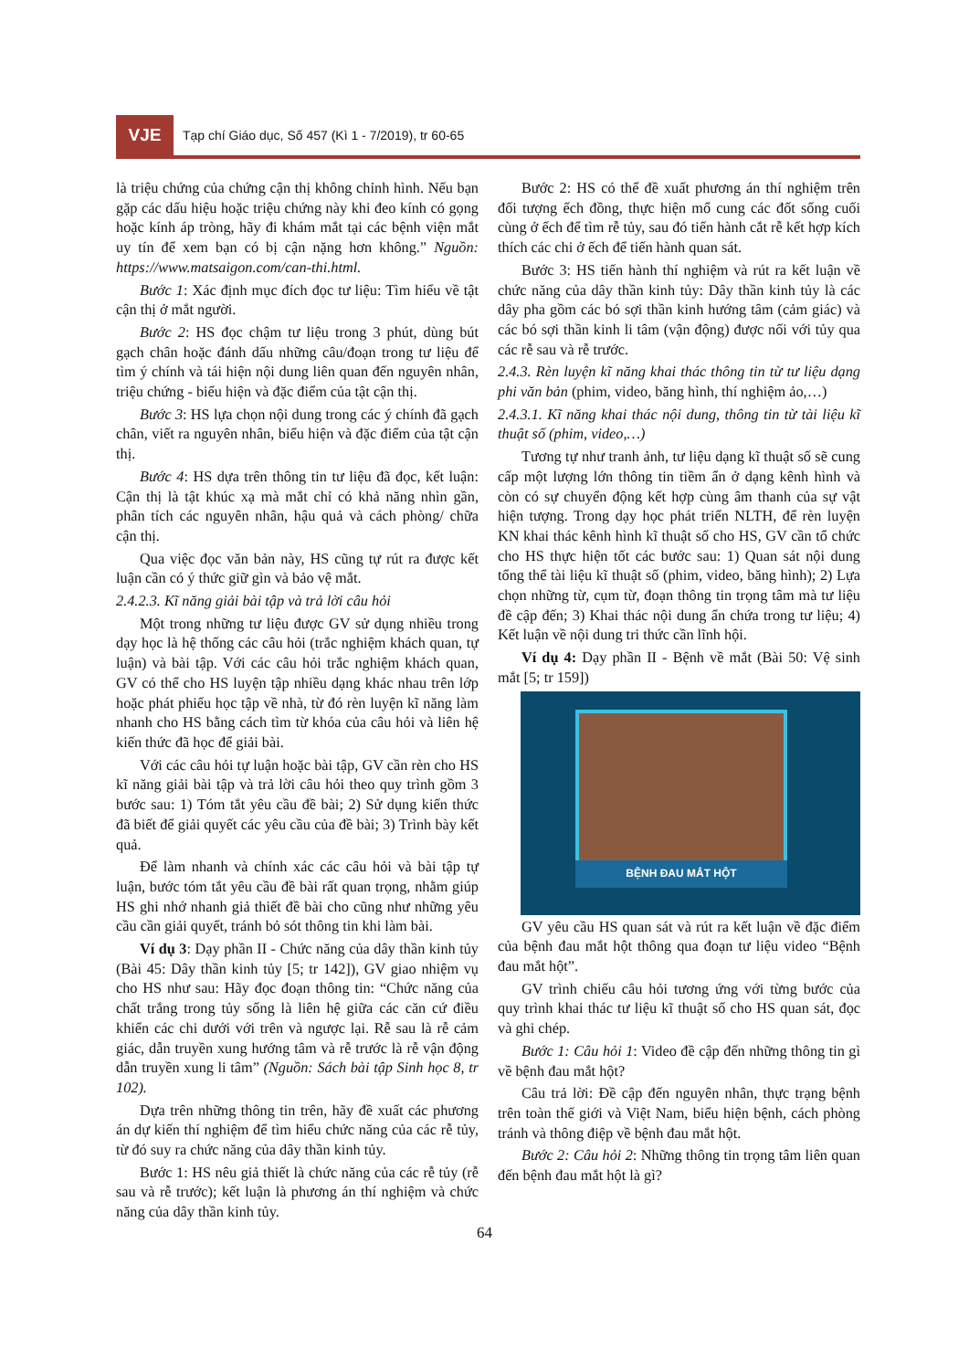VJE
Tạp chí Giáo dục, Số 457 (Kì 1 - 7/2019), tr 60-65
là triệu chứng của chứng cận thị không chỉnh hình. Nếu bạn gặp các dấu hiệu hoặc triệu chứng này khi đeo kính có gọng hoặc kính áp tròng, hãy đi khám mắt tại các bệnh viện mắt uy tín để xem bạn có bị cận nặng hơn không.” Nguồn: https://www.matsaigon.com/can-thi.html.
Bước 1: Xác định mục đích đọc tư liệu: Tìm hiểu về tật cận thị ở mắt người.
Bước 2: HS đọc chậm tư liệu trong 3 phút, dùng bút gạch chân hoặc đánh dấu những câu/đoạn trong tư liệu để tìm ý chính và tái hiện nội dung liên quan đến nguyên nhân, triệu chứng - biểu hiện và đặc điểm của tật cận thị.
Bước 3: HS lựa chọn nội dung trong các ý chính đã gạch chân, viết ra nguyên nhân, biểu hiện và đặc điểm của tật cận thị.
Bước 4: HS dựa trên thông tin tư liệu đã đọc, kết luận: Cận thị là tật khúc xạ mà mắt chỉ có khả năng nhìn gần, phân tích các nguyên nhân, hậu quả và cách phòng/ chữa cận thị.
Qua việc đọc văn bản này, HS cũng tự rút ra được kết luận cần có ý thức giữ gìn và bảo vệ mắt.
2.4.2.3. Kĩ năng giải bài tập và trả lời câu hỏi
Một trong những tư liệu được GV sử dụng nhiều trong dạy học là hệ thống các câu hỏi (trắc nghiệm khách quan, tự luận) và bài tập. Với các câu hỏi trắc nghiệm khách quan, GV có thể cho HS luyện tập nhiều dạng khác nhau trên lớp hoặc phát phiếu học tập về nhà, từ đó rèn luyện kĩ năng làm nhanh cho HS bằng cách tìm từ khóa của câu hỏi và liên hệ kiến thức đã học để giải bài.
Với các câu hỏi tự luận hoặc bài tập, GV cần rèn cho HS kĩ năng giải bài tập và trả lời câu hỏi theo quy trình gồm 3 bước sau: 1) Tóm tắt yêu cầu đề bài; 2) Sử dụng kiến thức đã biết để giải quyết các yêu cầu của đề bài; 3) Trình bày kết quả.
Để làm nhanh và chính xác các câu hỏi và bài tập tự luận, bước tóm tắt yêu cầu đề bài rất quan trọng, nhằm giúp HS ghi nhớ nhanh giả thiết đề bài cho cũng như những yêu cầu cần giải quyết, tránh bỏ sót thông tin khi làm bài.
Ví dụ 3: Dạy phần II - Chức năng của dây thần kinh tủy (Bài 45: Dây thần kinh tủy [5; tr 142]), GV giao nhiệm vụ cho HS như sau: Hãy đọc đoạn thông tin: “Chức năng của chất trắng trong tủy sống là liên hệ giữa các căn cứ điều khiển các chi dưới với trên và ngược lại. Rễ sau là rễ cảm giác, dẫn truyền xung hướng tâm và rễ trước là rễ vận động dẫn truyền xung li tâm” (Nguồn: Sách bài tập Sinh học 8, tr 102).
Dựa trên những thông tin trên, hãy đề xuất các phương án dự kiến thí nghiệm để tìm hiểu chức năng của các rễ tủy, từ đó suy ra chức năng của dây thần kinh tủy.
Bước 1: HS nêu giả thiết là chức năng của các rễ tủy (rễ sau và rễ trước); kết luận là phương án thí nghiệm và chức năng của dây thần kinh tủy.
Bước 2: HS có thể đề xuất phương án thí nghiệm trên đối tượng ếch đồng, thực hiện mổ cung các đốt sống cuối cùng ở ếch để tìm rễ tủy, sau đó tiến hành cắt rễ kết hợp kích thích các chi ở ếch để tiến hành quan sát.
Bước 3: HS tiến hành thí nghiệm và rút ra kết luận về chức năng của dây thần kinh tủy: Dây thần kinh tủy là các dây pha gồm các bó sợi thần kinh hướng tâm (cảm giác) và các bó sợi thần kinh li tâm (vận động) được nối với tủy qua các rễ sau và rễ trước.
2.4.3. Rèn luyện kĩ năng khai thác thông tin từ tư liệu dạng phi văn bản (phim, video, băng hình, thí nghiệm ảo,…)
2.4.3.1. Kĩ năng khai thác nội dung, thông tin từ tài liệu kĩ thuật số (phim, video,…)
Tương tự như tranh ảnh, tư liệu dạng kĩ thuật số sẽ cung cấp một lượng lớn thông tin tiềm ẩn ở dạng kênh hình và còn có sự chuyển động kết hợp cùng âm thanh của sự vật hiện tượng. Trong dạy học phát triển NLTH, để rèn luyện KN khai thác kênh hình kĩ thuật số cho HS, GV cần tổ chức cho HS thực hiện tốt các bước sau: 1) Quan sát nội dung tổng thể tài liệu kĩ thuật số (phim, video, băng hình); 2) Lựa chọn những từ, cụm từ, đoạn thông tin trọng tâm mà tư liệu đề cập đến; 3) Khai thác nội dung ẩn chứa trong tư liệu; 4) Kết luận về nội dung tri thức cần lĩnh hội.
Ví dụ 4: Dạy phần II - Bệnh về mắt (Bài 50: Vệ sinh mắt [5; tr 159])
BỆNH ĐAU MẮT HỘT
GV yêu cầu HS quan sát và rút ra kết luận về đặc điểm của bệnh đau mắt hột thông qua đoạn tư liệu video “Bệnh đau mắt hột”.
GV trình chiếu câu hỏi tương ứng với từng bước của quy trình khai thác tư liệu kĩ thuật số cho HS quan sát, đọc và ghi chép.
Bước 1: Câu hỏi 1: Video đề cập đến những thông tin gì về bệnh đau mắt hột?
Câu trả lời: Đề cập đến nguyên nhân, thực trạng bệnh trên toàn thế giới và Việt Nam, biểu hiện bệnh, cách phòng tránh và thông điệp về bệnh đau mắt hột.
Bước 2: Câu hỏi 2: Những thông tin trọng tâm liên quan đến bệnh đau mắt hột là gì?
64